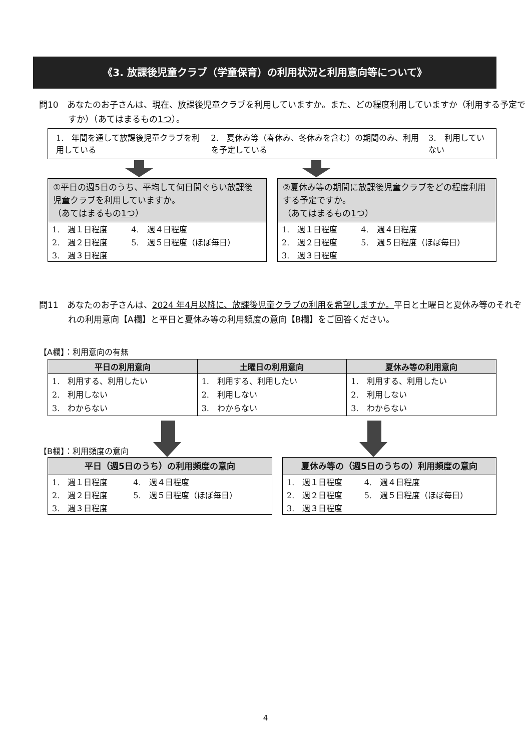《3. 放課後児童クラブ（学童保育）の利用状況と利用意向等について》
問10　あなたのお子さんは、現在、放課後児童クラブを利用していますか。また、どの程度利用していますか（利用する予定ですか）（あてはまるもの1つ）。
| 1. 年間を通して放課後児童クラブを利用している | 2. 夏休み等（春休み、冬休みを含む）の期間のみ、利用を予定している | 3. 利用していない |
①平日の週5日のうち、平均して何日間ぐらい放課後児童クラブを利用していますか。
（あてはまるもの1つ）
| 1. 週１日程度 | 4. 週４日程度 |
| 2. 週２日程度 | 5. 週５日程度（ほぼ毎日） |
| 3. 週３日程度 | |
②夏休み等の期間に放課後児童クラブをどの程度利用する予定ですか。
（あてはまるもの1つ）
| 1. 週１日程度 | 4. 週４日程度 |
| 2. 週２日程度 | 5. 週５日程度（ほぼ毎日） |
| 3. 週３日程度 | |
問11　あなたのお子さんは、2024 年4月以降に、放課後児童クラブの利用を希望しますか。平日と土曜日と夏休み等のそれぞれの利用意向【A欄】と平日と夏休み等の利用頻度の意向【B欄】をご回答ください。
【A欄】：利用意向の有無
| 平日の利用意向 | 土曜日の利用意向 | 夏休み等の利用意向 |
| --- | --- | --- |
| 1. 利用する、利用したい 2. 利用しない 3. わからない | 1. 利用する、利用したい 2. 利用しない 3. わからない | 1. 利用する、利用したい 2. 利用しない 3. わからない |
【B欄】：利用頻度の意向
平日（週5日のうち）の利用頻度の意向
| 1. 週１日程度 | 4. 週４日程度 |
| 2. 週２日程度 | 5. 週５日程度（ほぼ毎日） |
| 3. 週３日程度 | |
夏休み等の（週5日のうちの）利用頻度の意向
| 1. 週１日程度 | 4. 週４日程度 |
| 2. 週２日程度 | 5. 週５日程度（ほぼ毎日） |
| 3. 週３日程度 | |
4